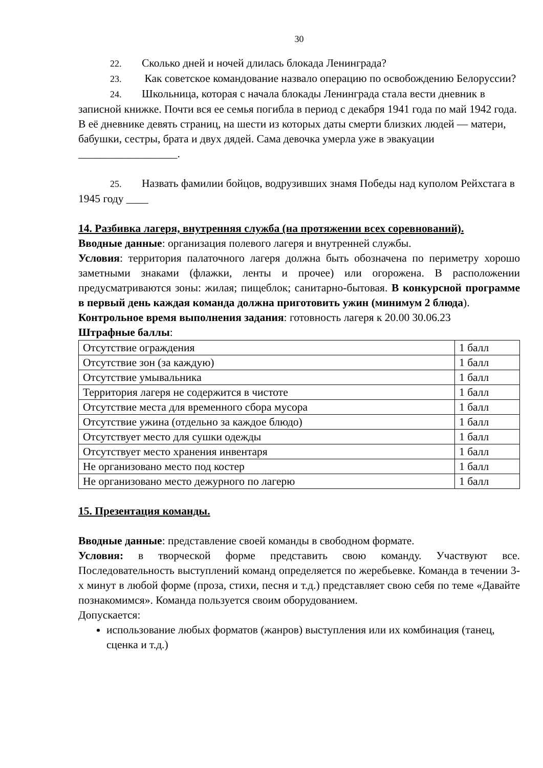30
22. Сколько дней и ночей длилась блокада Ленинграда?
23. Как советское командование назвало операцию по освобождению Белоруссии?
24. Школьница, которая с начала блокады Ленинграда стала вести дневник в записной книжке. Почти вся ее семья погибла в период с декабря 1941 года по май 1942 года. В её дневнике девять страниц, на шести из которых даты смерти близких людей — матери, бабушки, сестры, брата и двух дядей. Сама девочка умерла уже в эвакуации __________________.
25. Назвать фамилии бойцов, водрузивших знамя Победы над куполом Рейхстага в 1945 году ____
14. Разбивка лагеря, внутренняя служба (на протяжении всех соревнований).
Вводные данные: организация полевого лагеря и внутренней службы.
Условия: территория палаточного лагеря должна быть обозначена по периметру хорошо заметными знаками (флажки, ленты и прочее) или огорожена. В расположении предусматриваются зоны: жилая; пищеблок; санитарно-бытовая. В конкурсной программе в первый день каждая команда должна приготовить ужин (минимум 2 блюда).
Контрольное время выполнения задания: готовность лагеря к 20.00 30.06.23
Штрафные баллы:
| Отсутствие ограждения | 1 балл |
| Отсутствие зон (за каждую) | 1 балл |
| Отсутствие умывальника | 1 балл |
| Территория лагеря не содержится в чистоте | 1 балл |
| Отсутствие места для временного сбора мусора | 1 балл |
| Отсутствие ужина (отдельно за каждое блюдо) | 1 балл |
| Отсутствует место для сушки одежды | 1 балл |
| Отсутствует место хранения инвентаря | 1 балл |
| Не организовано место под костер | 1 балл |
| Не организовано место дежурного по лагерю | 1 балл |
15. Презентация команды.
Вводные данные: представление своей команды в свободном формате.
Условия: в творческой форме представить свою команду. Участвуют все. Последовательность выступлений команд определяется по жеребьевке. Команда в течении 3-х минут в любой форме (проза, стихи, песня и т.д.) представляет свою себя по теме «Давайте познакомимся». Команда пользуется своим оборудованием.
Допускается:
использование любых форматов (жанров) выступления или их комбинация (танец, сценка и т.д.)